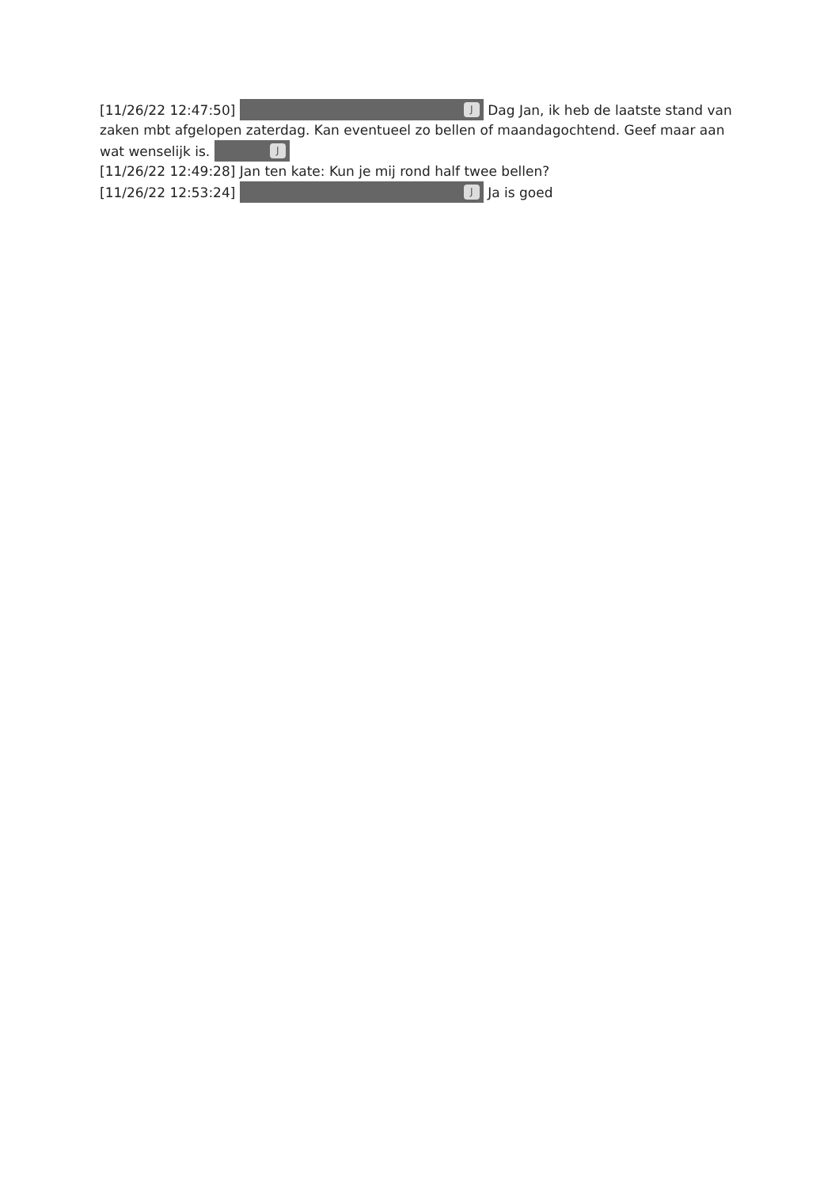[11/26/22 12:47:50] J Dag Jan, ik heb de laatste stand van zaken mbt afgelopen zaterdag. Kan eventueel zo bellen of maandagochtend. Geef maar aan wat wenselijk is. J
[11/26/22 12:49:28] Jan ten kate: Kun je mij rond half twee bellen?
[11/26/22 12:53:24] J Ja is goed